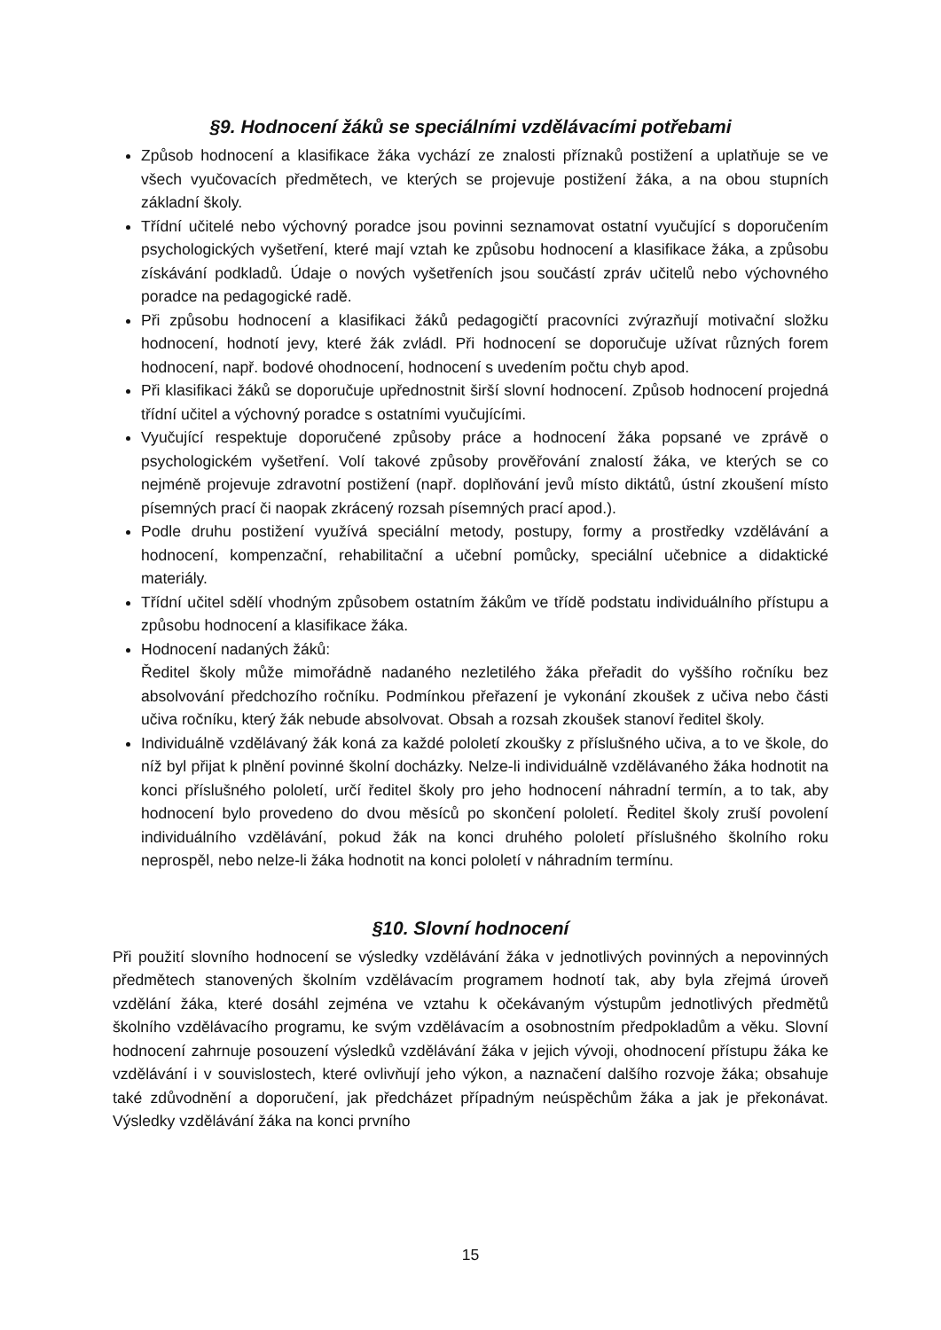§9. Hodnocení žáků se speciálními vzdělávacími potřebami
Způsob hodnocení a klasifikace žáka vychází ze znalosti příznaků postižení a uplatňuje se ve všech vyučovacích předmětech, ve kterých se projevuje postižení žáka, a na obou stupních základní školy.
Třídní učitelé nebo výchovný poradce jsou povinni seznamovat ostatní vyučující s doporučením psychologických vyšetření, které mají vztah ke způsobu hodnocení a klasifikace žáka, a způsobu získávání podkladů. Údaje o nových vyšetřeních jsou součástí zpráv učitelů nebo výchovného poradce na pedagogické radě.
Při způsobu hodnocení a klasifikaci žáků pedagogičtí pracovníci zvýrazňují motivační složku hodnocení, hodnotí jevy, které žák zvládl. Při hodnocení se doporučuje užívat různých forem hodnocení, např. bodové ohodnocení, hodnocení s uvedením počtu chyb apod.
Při klasifikaci žáků se doporučuje upřednostnit širší slovní hodnocení. Způsob hodnocení projedná třídní učitel a výchovný poradce s ostatními vyučujícími.
Vyučující respektuje doporučené způsoby práce a hodnocení žáka popsané ve zprávě o psychologickém vyšetření. Volí takové způsoby prověřování znalostí žáka, ve kterých se co nejméně projevuje zdravotní postižení (např. doplňování jevů místo diktátů, ústní zkoušení místo písemných prací či naopak zkrácený rozsah písemných prací apod.).
Podle druhu postižení využívá speciální metody, postupy, formy a prostředky vzdělávání a hodnocení, kompenzační, rehabilitační a učební pomůcky, speciální učebnice a didaktické materiály.
Třídní učitel sdělí vhodným způsobem ostatním žákům ve třídě podstatu individuálního přístupu a způsobu hodnocení a klasifikace žáka.
Hodnocení nadaných žáků:
Ředitel školy může mimořádně nadaného nezletilého žáka přeřadit do vyššího ročníku bez absolvování předchozího ročníku. Podmínkou přeřazení je vykonání zkoušek z učiva nebo části učiva ročníku, který žák nebude absolvovat. Obsah a rozsah zkoušek stanoví ředitel školy.
Individuálně vzdělávaný žák koná za každé pololetí zkoušky z příslušného učiva, a to ve škole, do níž byl přijat k plnění povinné školní docházky. Nelze-li individuálně vzdělávaného žáka hodnotit na konci příslušného pololetí, určí ředitel školy pro jeho hodnocení náhradní termín, a to tak, aby hodnocení bylo provedeno do dvou měsíců po skončení pololetí. Ředitel školy zruší povolení individuálního vzdělávání, pokud žák na konci druhého pololetí příslušného školního roku neprospěl, nebo nelze-li žáka hodnotit na konci pololetí v náhradním termínu.
§10. Slovní hodnocení
Při použití slovního hodnocení se výsledky vzdělávání žáka v jednotlivých povinných a nepovinných předmětech stanovených školním vzdělávacím programem hodnotí tak, aby byla zřejmá úroveň vzdělání žáka, které dosáhl zejména ve vztahu k očekávaným výstupům jednotlivých předmětů školního vzdělávacího programu, ke svým vzdělávacím a osobnostním předpokladům a věku. Slovní hodnocení zahrnuje posouzení výsledků vzdělávání žáka v jejich vývoji, ohodnocení přístupu žáka ke vzdělávání i v souvislostech, které ovlivňují jeho výkon, a naznačení dalšího rozvoje žáka; obsahuje také zdůvodnění a doporučení, jak předcházet případným neúspěchům žáka a jak je překonávat. Výsledky vzdělávání žáka na konci prvního
15